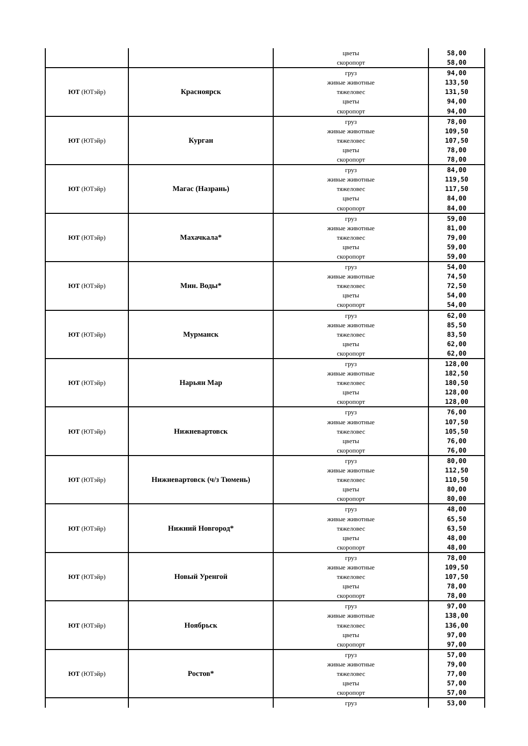| | | цветы скоропорт | 58,00 58,00 |
| ЮТ (ЮТэйр) | Красноярск | груз живые животные тяжеловес цветы скоропорт | 94,00 133,50 131,50 94,00 94,00 |
| ЮТ (ЮТэйр) | Курган | груз живые животные тяжеловес цветы скоропорт | 78,00 109,50 107,50 78,00 78,00 |
| ЮТ (ЮТэйр) | Магас (Назрань) | груз живые животные тяжеловес цветы скоропорт | 84,00 119,50 117,50 84,00 84,00 |
| ЮТ (ЮТэйр) | Махачкала* | груз живые животные тяжеловес цветы скоропорт | 59,00 81,00 79,00 59,00 59,00 |
| ЮТ (ЮТэйр) | Мин. Воды* | груз живые животные тяжеловес цветы скоропорт | 54,00 74,50 72,50 54,00 54,00 |
| ЮТ (ЮТэйр) | Мурманск | груз живые животные тяжеловес цветы скоропорт | 62,00 85,50 83,50 62,00 62,00 |
| ЮТ (ЮТэйр) | Нарьян Мар | груз живые животные тяжеловес цветы скоропорт | 128,00 182,50 180,50 128,00 128,00 |
| ЮТ (ЮТэйр) | Нижневартовск | груз живые животные тяжеловес цветы скоропорт | 76,00 107,50 105,50 76,00 76,00 |
| ЮТ (ЮТэйр) | Нижневартовск (ч/з Тюмень) | груз живые животные тяжеловес цветы скоропорт | 80,00 112,50 110,50 80,00 80,00 |
| ЮТ (ЮТэйр) | Нижний Новгород* | груз живые животные тяжеловес цветы скоропорт | 48,00 65,50 63,50 48,00 48,00 |
| ЮТ (ЮТэйр) | Новый Уренгой | груз живые животные тяжеловес цветы скоропорт | 78,00 109,50 107,50 78,00 78,00 |
| ЮТ (ЮТэйр) | Ноябрьск | груз живые животные тяжеловес цветы скоропорт | 97,00 138,00 136,00 97,00 97,00 |
| ЮТ (ЮТэйр) | Ростов* | груз живые животные тяжеловес цветы скоропорт | 57,00 79,00 77,00 57,00 57,00 |
| | | груз | 53,00 |